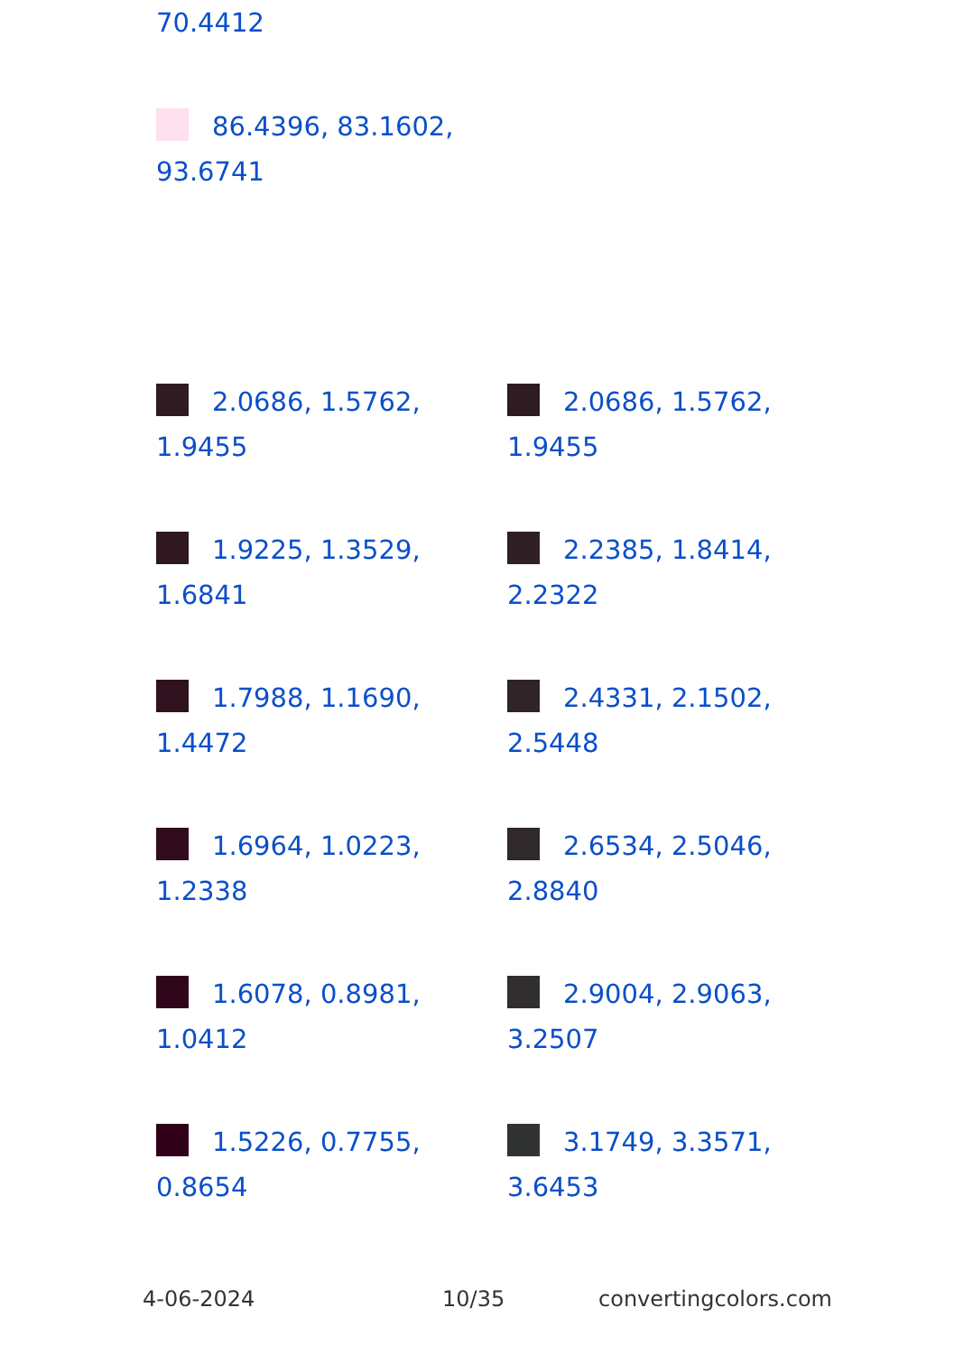70.4412
86.4396, 83.1602, 93.6741
2.0686, 1.5762, 1.9455
2.0686, 1.5762, 1.9455
1.9225, 1.3529, 1.6841
2.2385, 1.8414, 2.2322
1.7988, 1.1690, 1.4472
2.4331, 2.1502, 2.5448
1.6964, 1.0223, 1.2338
2.6534, 2.5046, 2.8840
1.6078, 0.8981, 1.0412
2.9004, 2.9063, 3.2507
1.5226, 0.7755, 0.8654
3.1749, 3.3571, 3.6453
4-06-2024 10/35 convertingcolors.com